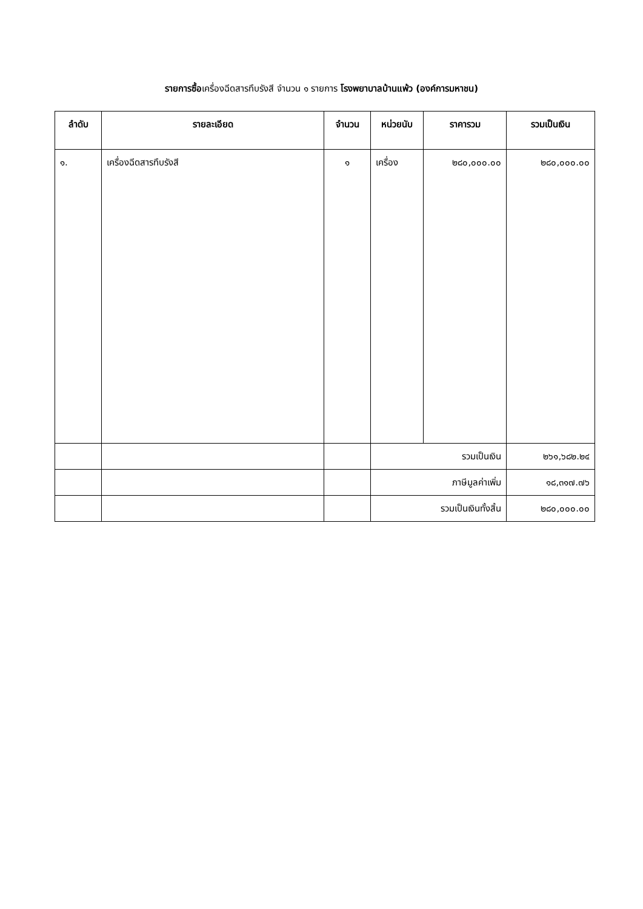รายการซื้อเครื่องฉีดสารทึบรังสี จำนวน ๑ รายการ โรงพยาบาลบ้านแพ้ว (องค์การมหาชน)
| ลำดับ | รายละเอียด | จำนวน | หน่วยนับ | ราคารวม | รวมเป็นเงิน |
| --- | --- | --- | --- | --- | --- |
| ๑. | เครื่องฉีดสารทึบรังสี | ๑ | เครื่อง | ๒๘๐,๐๐๐.๐๐ | ๒๘๐,๐๐๐.๐๐ |
| | | | รวมเป็นเงิน | | ๒๖๑,๖๘๒.๒๔ |
| | | | ภาษีมูลค่าเพิ่ม | | ๑๘,๓๑๗.๗๖ |
| | | | รวมเป็นเงินทั้งสิ้น | | ๒๘๐,๐๐๐.๐๐ |